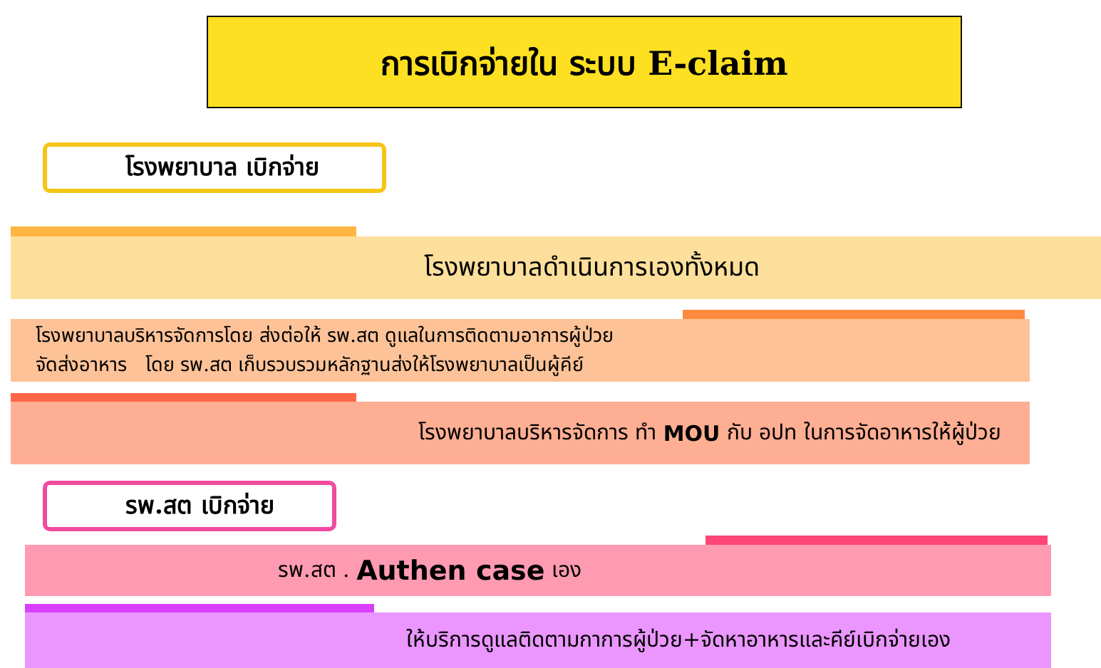การเบิกจ่ายใน ระบบ E-claim
โรงพยาบาล เบิกจ่าย
โรงพยาบาลดำเนินการเองทั้งหมด
โรงพยาบาลบริหารจัดการโดย ส่งต่อให้ รพ.สต ดูแลในการติดตามอาการผู้ป่วย
จัดส่งอาหาร โดย รพ.สต เก็บรวบรวมหลักฐานส่งให้โรงพยาบาลเป็นผู้คีย์
โรงพยาบาลบริหารจัดการ ทำ MOU กับ อปท ในการจัดอาหารให้ผู้ป่วย
รพ.สต เบิกจ่าย
รพ.สต . Authen case เอง
ให้บริการดูแลติดตามกาการผู้ป่วย+จัดหาอาหารและคีย์เบิกจ่ายเอง